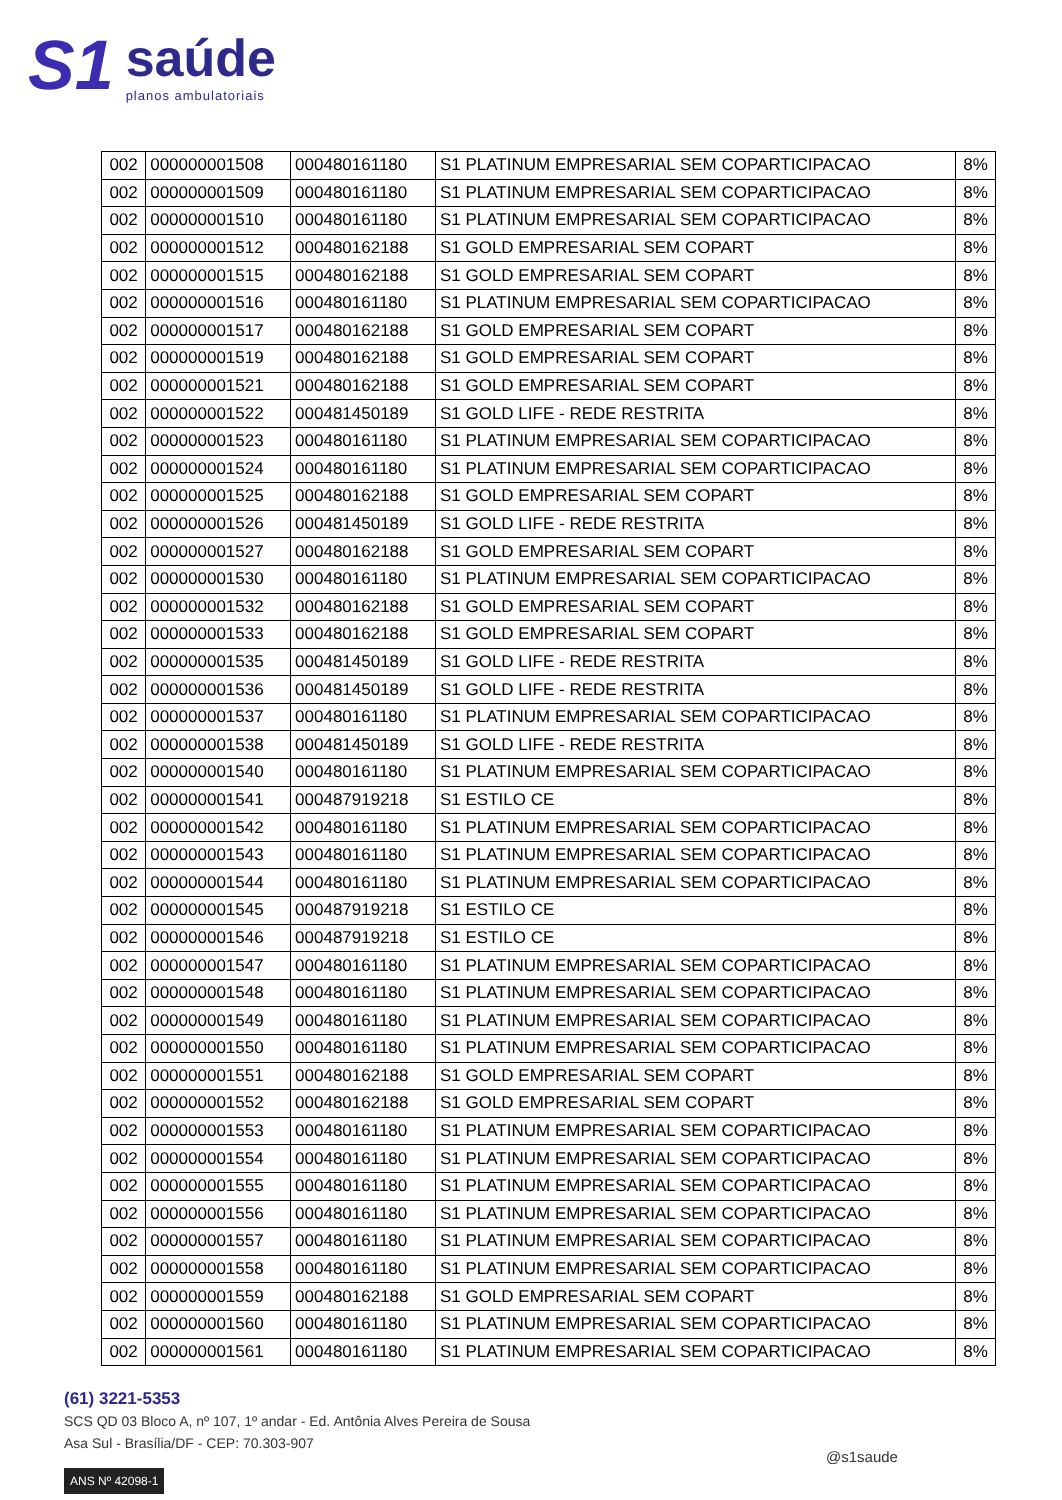S1
saúde
planos ambulatoriais
| 002 | 000000001508 | 000480161180 | S1 PLATINUM EMPRESARIAL SEM COPARTICIPACAO | 8% |
| 002 | 000000001509 | 000480161180 | S1 PLATINUM EMPRESARIAL SEM COPARTICIPACAO | 8% |
| 002 | 000000001510 | 000480161180 | S1 PLATINUM EMPRESARIAL SEM COPARTICIPACAO | 8% |
| 002 | 000000001512 | 000480162188 | S1 GOLD EMPRESARIAL SEM COPART | 8% |
| 002 | 000000001515 | 000480162188 | S1 GOLD EMPRESARIAL SEM COPART | 8% |
| 002 | 000000001516 | 000480161180 | S1 PLATINUM EMPRESARIAL SEM COPARTICIPACAO | 8% |
| 002 | 000000001517 | 000480162188 | S1 GOLD EMPRESARIAL SEM COPART | 8% |
| 002 | 000000001519 | 000480162188 | S1 GOLD EMPRESARIAL SEM COPART | 8% |
| 002 | 000000001521 | 000480162188 | S1 GOLD EMPRESARIAL SEM COPART | 8% |
| 002 | 000000001522 | 000481450189 | S1 GOLD LIFE - REDE RESTRITA | 8% |
| 002 | 000000001523 | 000480161180 | S1 PLATINUM EMPRESARIAL SEM COPARTICIPACAO | 8% |
| 002 | 000000001524 | 000480161180 | S1 PLATINUM EMPRESARIAL SEM COPARTICIPACAO | 8% |
| 002 | 000000001525 | 000480162188 | S1 GOLD EMPRESARIAL SEM COPART | 8% |
| 002 | 000000001526 | 000481450189 | S1 GOLD LIFE - REDE RESTRITA | 8% |
| 002 | 000000001527 | 000480162188 | S1 GOLD EMPRESARIAL SEM COPART | 8% |
| 002 | 000000001530 | 000480161180 | S1 PLATINUM EMPRESARIAL SEM COPARTICIPACAO | 8% |
| 002 | 000000001532 | 000480162188 | S1 GOLD EMPRESARIAL SEM COPART | 8% |
| 002 | 000000001533 | 000480162188 | S1 GOLD EMPRESARIAL SEM COPART | 8% |
| 002 | 000000001535 | 000481450189 | S1 GOLD LIFE - REDE RESTRITA | 8% |
| 002 | 000000001536 | 000481450189 | S1 GOLD LIFE - REDE RESTRITA | 8% |
| 002 | 000000001537 | 000480161180 | S1 PLATINUM EMPRESARIAL SEM COPARTICIPACAO | 8% |
| 002 | 000000001538 | 000481450189 | S1 GOLD LIFE - REDE RESTRITA | 8% |
| 002 | 000000001540 | 000480161180 | S1 PLATINUM EMPRESARIAL SEM COPARTICIPACAO | 8% |
| 002 | 000000001541 | 000487919218 | S1 ESTILO CE | 8% |
| 002 | 000000001542 | 000480161180 | S1 PLATINUM EMPRESARIAL SEM COPARTICIPACAO | 8% |
| 002 | 000000001543 | 000480161180 | S1 PLATINUM EMPRESARIAL SEM COPARTICIPACAO | 8% |
| 002 | 000000001544 | 000480161180 | S1 PLATINUM EMPRESARIAL SEM COPARTICIPACAO | 8% |
| 002 | 000000001545 | 000487919218 | S1 ESTILO CE | 8% |
| 002 | 000000001546 | 000487919218 | S1 ESTILO CE | 8% |
| 002 | 000000001547 | 000480161180 | S1 PLATINUM EMPRESARIAL SEM COPARTICIPACAO | 8% |
| 002 | 000000001548 | 000480161180 | S1 PLATINUM EMPRESARIAL SEM COPARTICIPACAO | 8% |
| 002 | 000000001549 | 000480161180 | S1 PLATINUM EMPRESARIAL SEM COPARTICIPACAO | 8% |
| 002 | 000000001550 | 000480161180 | S1 PLATINUM EMPRESARIAL SEM COPARTICIPACAO | 8% |
| 002 | 000000001551 | 000480162188 | S1 GOLD EMPRESARIAL SEM COPART | 8% |
| 002 | 000000001552 | 000480162188 | S1 GOLD EMPRESARIAL SEM COPART | 8% |
| 002 | 000000001553 | 000480161180 | S1 PLATINUM EMPRESARIAL SEM COPARTICIPACAO | 8% |
| 002 | 000000001554 | 000480161180 | S1 PLATINUM EMPRESARIAL SEM COPARTICIPACAO | 8% |
| 002 | 000000001555 | 000480161180 | S1 PLATINUM EMPRESARIAL SEM COPARTICIPACAO | 8% |
| 002 | 000000001556 | 000480161180 | S1 PLATINUM EMPRESARIAL SEM COPARTICIPACAO | 8% |
| 002 | 000000001557 | 000480161180 | S1 PLATINUM EMPRESARIAL SEM COPARTICIPACAO | 8% |
| 002 | 000000001558 | 000480161180 | S1 PLATINUM EMPRESARIAL SEM COPARTICIPACAO | 8% |
| 002 | 000000001559 | 000480162188 | S1 GOLD EMPRESARIAL SEM COPART | 8% |
| 002 | 000000001560 | 000480161180 | S1 PLATINUM EMPRESARIAL SEM COPARTICIPACAO | 8% |
| 002 | 000000001561 | 000480161180 | S1 PLATINUM EMPRESARIAL SEM COPARTICIPACAO | 8% |
(61) 3221-5353
SCS QD 03 Bloco A, nº 107, 1º andar - Ed. Antônia Alves Pereira de Sousa
Asa Sul - Brasília/DF - CEP: 70.303-907
ANS Nº 42098-1
@s1saude